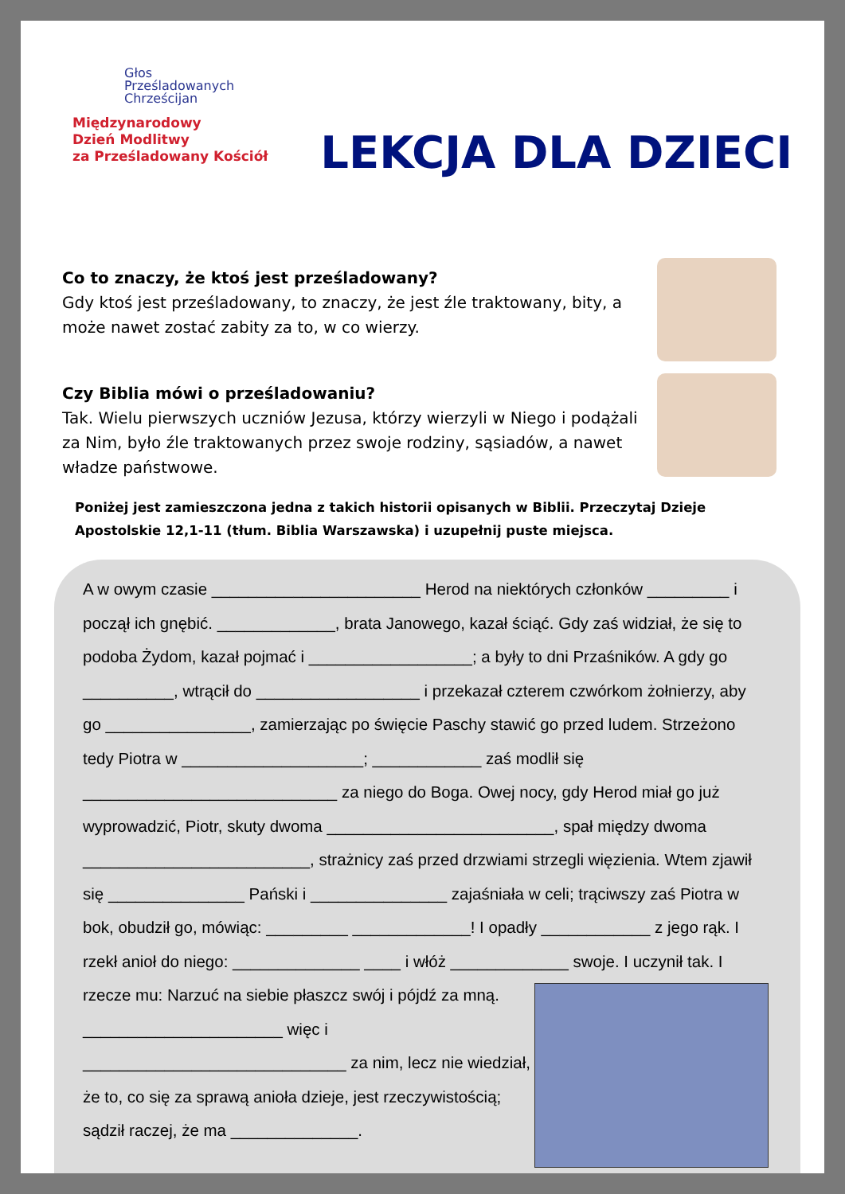Głos
Prześladowanych
Chrześcijan
Międzynarodowy
Dzień Modlitwy
za Prześladowany Kościół
LEKCJA DLA DZIECI
Co to znaczy, że ktoś jest prześladowany?
Gdy ktoś jest prześladowany, to znaczy, że jest źle traktowany, bity, a może nawet zostać zabity za to, w co wierzy.
Czy Biblia mówi o prześladowaniu?
Tak. Wielu pierwszych uczniów Jezusa, którzy wierzyli w Niego i podążali za Nim, było źle traktowanych przez swoje rodziny, sąsiadów, a nawet władze państwowe.
Poniżej jest zamieszczona jedna z takich historii opisanych w Biblii. Przeczytaj Dzieje Apostolskie 12,1-11 (tłum. Biblia Warszawska) i uzupełnij puste miejsca.
A w owym czasie _______________________ Herod na niektórych członków _________ i począł ich gnębić. _____________, brata Janowego, kazał ściąć. Gdy zaś widział, że się to podoba Żydom, kazał pojmać i __________________; a były to dni Przaśników. A gdy go __________, wtrącił do __________________ i przekazał czterem czwórkom żołnierzy, aby go ________________, zamierzając po święcie Paschy stawić go przed ludem. Strzeżono tedy Piotra w ____________________; ____________ zaś modlił się ____________________________ za niego do Boga. Owej nocy, gdy Herod miał go już wyprowadzić, Piotr, skuty dwoma _________________________, spał między dwoma _________________________, strażnicy zaś przed drzwiami strzegli więzienia. Wtem zjawił się _______________ Pański i _______________ zajaśniała w celi; trąciwszy zaś Piotra w bok, obudził go, mówiąc: _________ _____________! I opadły ____________ z jego rąk. I rzekł anioł do niego: ______________ ____ i włóż _____________ swoje.
I uczynił tak. I rzecze mu: Narzuć na siebie płaszcz swój i pójdź za mną. ______________________ więc i _____________________________ za nim, lecz nie wiedział, że to, co się za sprawą anioła dzieje, jest rzeczywistością; sądził raczej, że ma ______________.